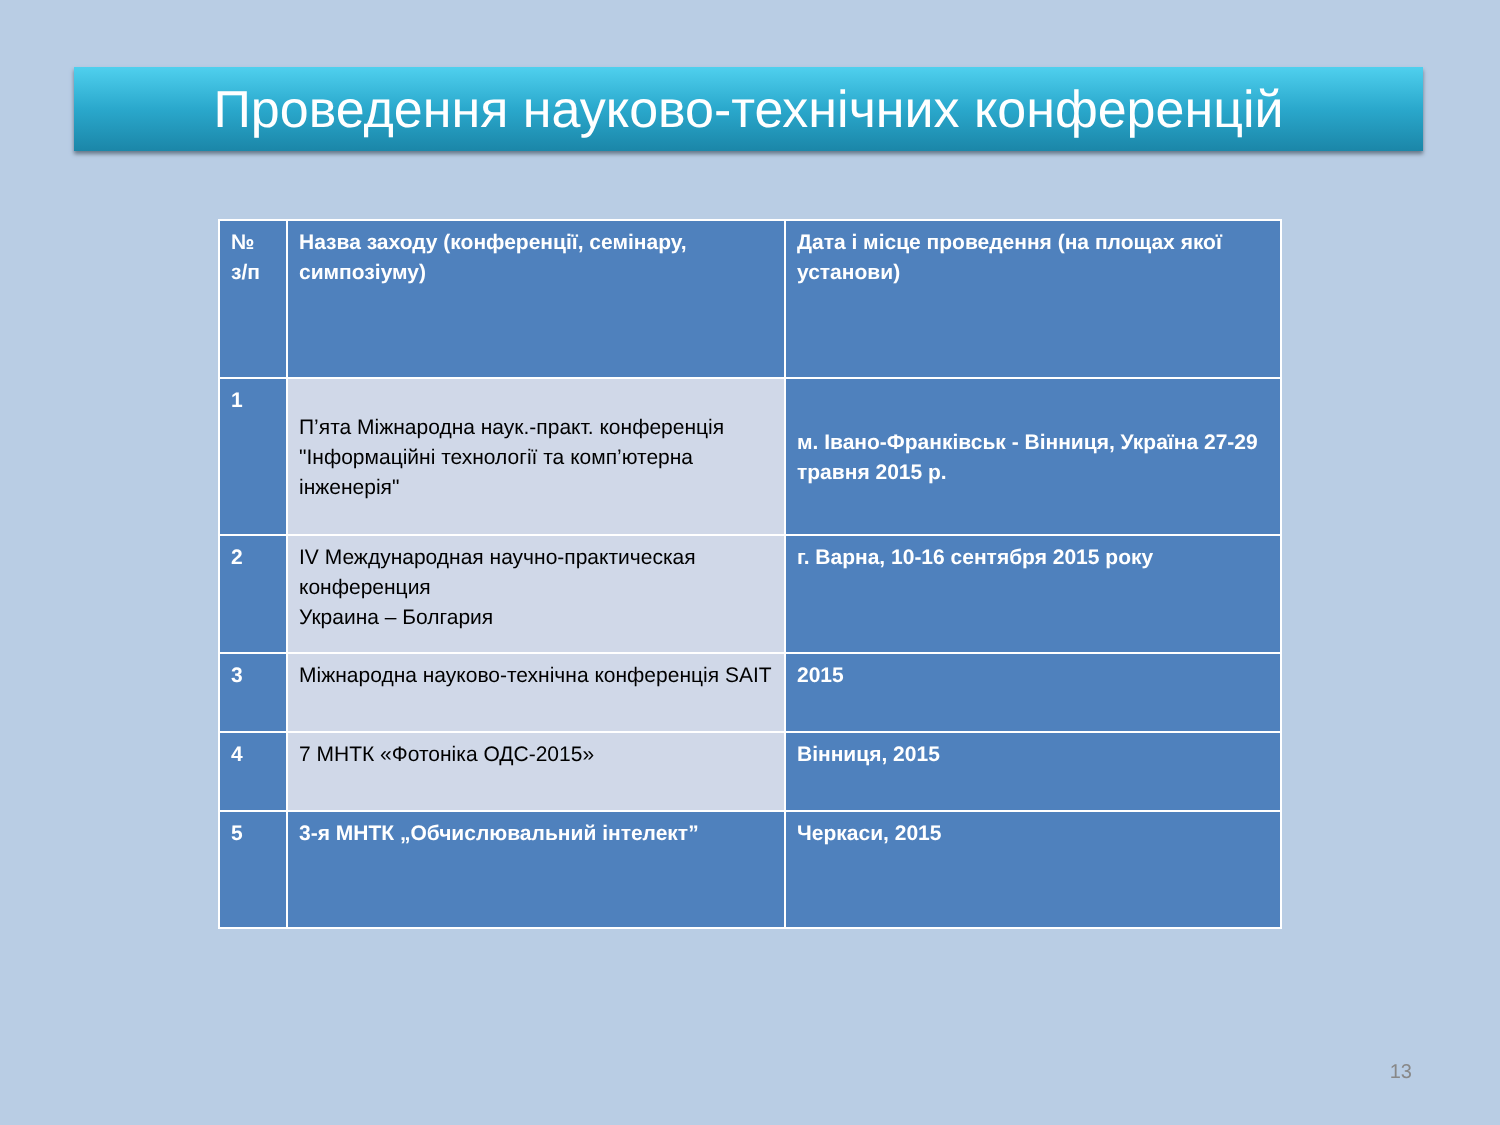Проведення науково-технічних конференцій
| № з/п | Назва заходу (конференції, семінару, симпозіуму) | Дата і місце проведення (на площах якої установи) |
| 1 | П’ята Міжнародна наук.-практ. конференція "Інформаційні технології та комп’ютерна інженерія" | м. Івано-Франківськ - Вінниця, Україна 27-29 травня 2015 р. |
| 2 | IV Международная научно-практическая конференция Украина – Болгария | г. Варна, 10-16 сентября 2015 року |
| 3 | Міжнародна науково-технічна конференція SAIT | 2015 |
| 4 | 7 МНТК «Фотоніка ОДС-2015» | Вінниця, 2015 |
| 5 | 3-я МНТК „Обчислювальний інтелект” | Черкаси, 2015 |
13